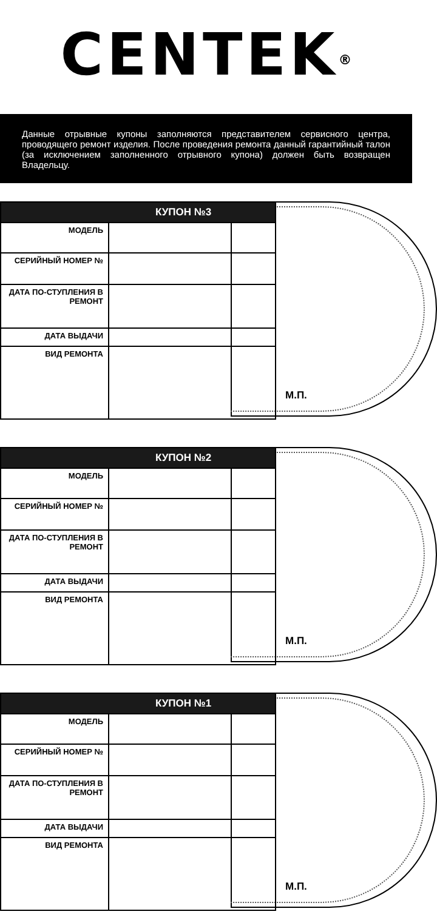CENTEK<sup>®</sup>
Данные отрывные купоны заполняются представителем сервисного центра, проводящего ремонт изделия. После проведения ремонта данный гарантийный талон (за исключением заполненного отрывного купона) должен быть возвращен Владельцу.
| КУПОН №3 | |
| --- | --- |
| МОДЕЛЬ | |
| СЕРИЙНЫЙ НОМЕР № | |
| ДАТА ПО-СТУПЛЕНИЯ В РЕМОНТ | |
| ДАТА ВЫДАЧИ | |
| ВИД РЕМОНТА | |
М.П.
| КУПОН №2 | |
| --- | --- |
| МОДЕЛЬ | |
| СЕРИЙНЫЙ НОМЕР № | |
| ДАТА ПО-СТУПЛЕНИЯ В РЕМОНТ | |
| ДАТА ВЫДАЧИ | |
| ВИД РЕМОНТА | |
М.П.
| КУПОН №1 | |
| --- | --- |
| МОДЕЛЬ | |
| СЕРИЙНЫЙ НОМЕР № | |
| ДАТА ПО-СТУПЛЕНИЯ В РЕМОНТ | |
| ДАТА ВЫДАЧИ | |
| ВИД РЕМОНТА | |
М.П.